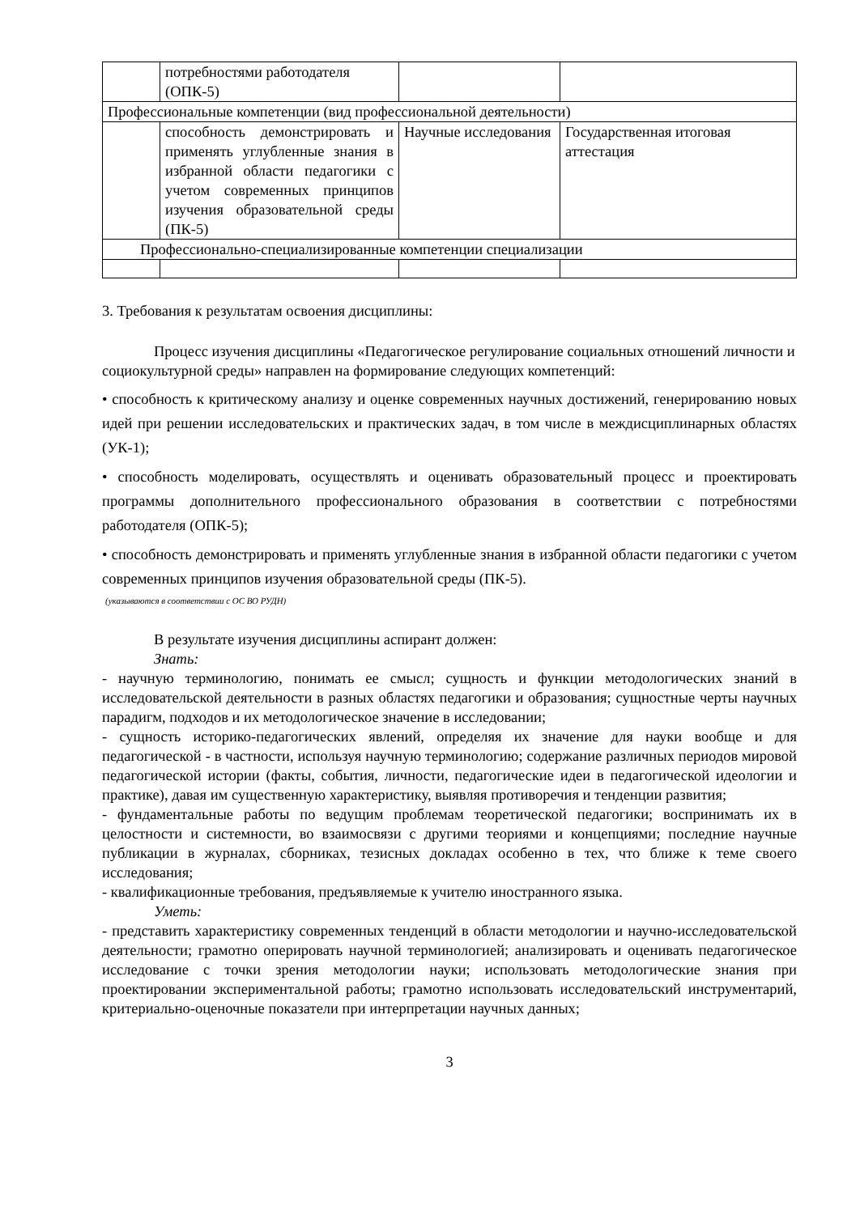| | потребностями работодателя (ОПК-5) | | |
| Профессиональные компетенции (вид профессиональной деятельности) | | | |
| | способность демонстрировать и применять углубленные знания в избранной области педагогики с учетом современных принципов изучения образовательной среды (ПК-5) | Научные исследования | Государственная итоговая аттестация |
| Профессионально-специализированные компетенции специализации | | | |
3. Требования к результатам освоения дисциплины:
Процесс изучения дисциплины «Педагогическое регулирование социальных отношений личности и социокультурной среды» направлен на формирование следующих компетенций:
• способность к критическому анализу и оценке современных научных достижений, генерированию новых идей при решении исследовательских и практических задач, в том числе в междисциплинарных областях (УК-1);
• способность моделировать, осуществлять и оценивать образовательный процесс и проектировать программы дополнительного профессионального образования в соответствии с потребностями работодателя (ОПК-5);
• способность демонстрировать и применять углубленные знания в избранной области педагогики с учетом современных принципов изучения образовательной среды (ПК-5).
(указываются в соответствии с ОС ВО РУДН)
В результате изучения дисциплины аспирант должен:
Знать:
- научную терминологию, понимать ее смысл; сущность и функции методологических знаний в исследовательской деятельности в разных областях педагогики и образования; сущностные черты научных парадигм, подходов и их методологическое значение в исследовании;
- сущность историко-педагогических явлений, определяя их значение для науки вообще и для педагогической - в частности, используя научную терминологию; содержание различных периодов мировой педагогической истории (факты, события, личности, педагогические идеи в педагогической идеологии и практике), давая им существенную характеристику, выявляя противоречия и тенденции развития;
- фундаментальные работы по ведущим проблемам теоретической педагогики; воспринимать их в целостности и системности, во взаимосвязи с другими теориями и концепциями; последние научные публикации в журналах, сборниках, тезисных докладах особенно в тех, что ближе к теме своего исследования;
- квалификационные требования, предъявляемые к учителю иностранного языка.
Уметь:
- представить характеристику современных тенденций в области методологии и научно-исследовательской деятельности; грамотно оперировать научной терминологией; анализировать и оценивать педагогическое исследование с точки зрения методологии науки; использовать методологические знания при проектировании экспериментальной работы; грамотно использовать исследовательский инструментарий, критериально-оценочные показатели при интерпретации научных данных;
3